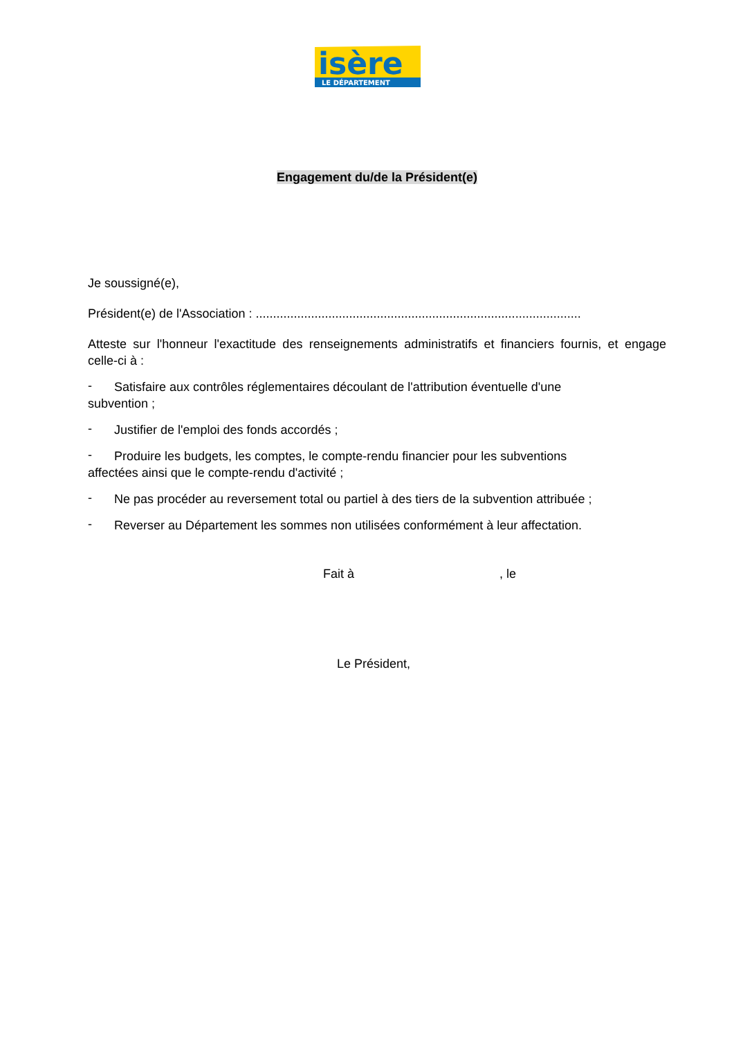isère
LE DÉPARTEMENT
Engagement du/de la Président(e)
Je soussigné(e),
Président(e) de l'Association : ..............................................................................................
Atteste sur l'honneur l'exactitude des renseignements administratifs et financiers fournis, et engage celle-ci à :
-
Satisfaire aux contrôles réglementaires découlant de l'attribution éventuelle d'une
subvention ;
-
Justifier de l'emploi des fonds accordés ;
-
Produire les budgets, les comptes, le compte-rendu financier pour les subventions
affectées ainsi que le compte-rendu d'activité ;
-
Ne pas procéder au reversement total ou partiel à des tiers de la subvention attribuée ;
-
Reverser au Département les sommes non utilisées conformément à leur affectation.
Fait à , le
Le Président,